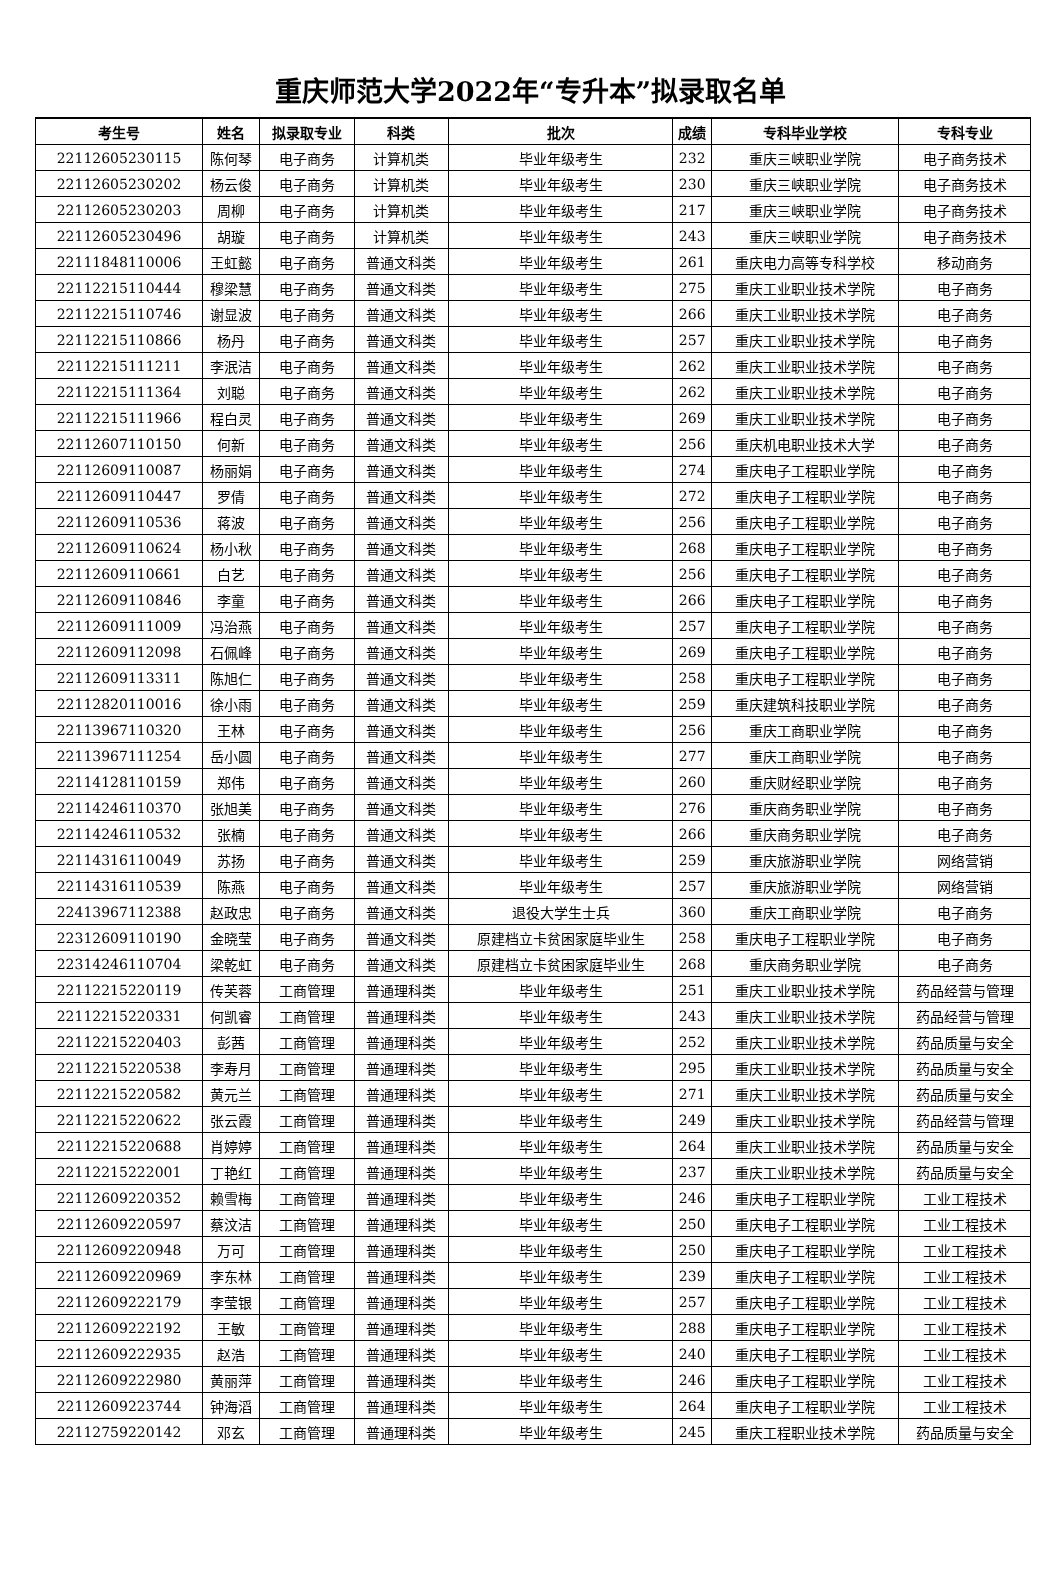重庆师范大学2022年“专升本”拟录取名单
| 考生号 | 姓名 | 拟录取专业 | 科类 | 批次 | 成绩 | 专科毕业学校 | 专科专业 |
| --- | --- | --- | --- | --- | --- | --- | --- |
| 22112605230115 | 陈何琴 | 电子商务 | 计算机类 | 毕业年级考生 | 232 | 重庆三峡职业学院 | 电子商务技术 |
| 22112605230202 | 杨云俊 | 电子商务 | 计算机类 | 毕业年级考生 | 230 | 重庆三峡职业学院 | 电子商务技术 |
| 22112605230203 | 周柳 | 电子商务 | 计算机类 | 毕业年级考生 | 217 | 重庆三峡职业学院 | 电子商务技术 |
| 22112605230496 | 胡璇 | 电子商务 | 计算机类 | 毕业年级考生 | 243 | 重庆三峡职业学院 | 电子商务技术 |
| 22111848110006 | 王虹懿 | 电子商务 | 普通文科类 | 毕业年级考生 | 261 | 重庆电力高等专科学校 | 移动商务 |
| 22112215110444 | 穆梁慧 | 电子商务 | 普通文科类 | 毕业年级考生 | 275 | 重庆工业职业技术学院 | 电子商务 |
| 22112215110746 | 谢显波 | 电子商务 | 普通文科类 | 毕业年级考生 | 266 | 重庆工业职业技术学院 | 电子商务 |
| 22112215110866 | 杨丹 | 电子商务 | 普通文科类 | 毕业年级考生 | 257 | 重庆工业职业技术学院 | 电子商务 |
| 22112215111211 | 李泯洁 | 电子商务 | 普通文科类 | 毕业年级考生 | 262 | 重庆工业职业技术学院 | 电子商务 |
| 22112215111364 | 刘聪 | 电子商务 | 普通文科类 | 毕业年级考生 | 262 | 重庆工业职业技术学院 | 电子商务 |
| 22112215111966 | 程白灵 | 电子商务 | 普通文科类 | 毕业年级考生 | 269 | 重庆工业职业技术学院 | 电子商务 |
| 22112607110150 | 何新 | 电子商务 | 普通文科类 | 毕业年级考生 | 256 | 重庆机电职业技术大学 | 电子商务 |
| 22112609110087 | 杨丽娟 | 电子商务 | 普通文科类 | 毕业年级考生 | 274 | 重庆电子工程职业学院 | 电子商务 |
| 22112609110447 | 罗倩 | 电子商务 | 普通文科类 | 毕业年级考生 | 272 | 重庆电子工程职业学院 | 电子商务 |
| 22112609110536 | 蒋波 | 电子商务 | 普通文科类 | 毕业年级考生 | 256 | 重庆电子工程职业学院 | 电子商务 |
| 22112609110624 | 杨小秋 | 电子商务 | 普通文科类 | 毕业年级考生 | 268 | 重庆电子工程职业学院 | 电子商务 |
| 22112609110661 | 白艺 | 电子商务 | 普通文科类 | 毕业年级考生 | 256 | 重庆电子工程职业学院 | 电子商务 |
| 22112609110846 | 李童 | 电子商务 | 普通文科类 | 毕业年级考生 | 266 | 重庆电子工程职业学院 | 电子商务 |
| 22112609111009 | 冯治燕 | 电子商务 | 普通文科类 | 毕业年级考生 | 257 | 重庆电子工程职业学院 | 电子商务 |
| 22112609112098 | 石佩峰 | 电子商务 | 普通文科类 | 毕业年级考生 | 269 | 重庆电子工程职业学院 | 电子商务 |
| 22112609113311 | 陈旭仁 | 电子商务 | 普通文科类 | 毕业年级考生 | 258 | 重庆电子工程职业学院 | 电子商务 |
| 22112820110016 | 徐小雨 | 电子商务 | 普通文科类 | 毕业年级考生 | 259 | 重庆建筑科技职业学院 | 电子商务 |
| 22113967110320 | 王林 | 电子商务 | 普通文科类 | 毕业年级考生 | 256 | 重庆工商职业学院 | 电子商务 |
| 22113967111254 | 岳小圆 | 电子商务 | 普通文科类 | 毕业年级考生 | 277 | 重庆工商职业学院 | 电子商务 |
| 22114128110159 | 郑伟 | 电子商务 | 普通文科类 | 毕业年级考生 | 260 | 重庆财经职业学院 | 电子商务 |
| 22114246110370 | 张旭美 | 电子商务 | 普通文科类 | 毕业年级考生 | 276 | 重庆商务职业学院 | 电子商务 |
| 22114246110532 | 张楠 | 电子商务 | 普通文科类 | 毕业年级考生 | 266 | 重庆商务职业学院 | 电子商务 |
| 22114316110049 | 苏扬 | 电子商务 | 普通文科类 | 毕业年级考生 | 259 | 重庆旅游职业学院 | 网络营销 |
| 22114316110539 | 陈燕 | 电子商务 | 普通文科类 | 毕业年级考生 | 257 | 重庆旅游职业学院 | 网络营销 |
| 22413967112388 | 赵政忠 | 电子商务 | 普通文科类 | 退役大学生士兵 | 360 | 重庆工商职业学院 | 电子商务 |
| 22312609110190 | 金晓莹 | 电子商务 | 普通文科类 | 原建档立卡贫困家庭毕业生 | 258 | 重庆电子工程职业学院 | 电子商务 |
| 22314246110704 | 梁乾虹 | 电子商务 | 普通文科类 | 原建档立卡贫困家庭毕业生 | 268 | 重庆商务职业学院 | 电子商务 |
| 22112215220119 | 传芙蓉 | 工商管理 | 普通理科类 | 毕业年级考生 | 251 | 重庆工业职业技术学院 | 药品经营与管理 |
| 22112215220331 | 何凯睿 | 工商管理 | 普通理科类 | 毕业年级考生 | 243 | 重庆工业职业技术学院 | 药品经营与管理 |
| 22112215220403 | 彭茜 | 工商管理 | 普通理科类 | 毕业年级考生 | 252 | 重庆工业职业技术学院 | 药品质量与安全 |
| 22112215220538 | 李寿月 | 工商管理 | 普通理科类 | 毕业年级考生 | 295 | 重庆工业职业技术学院 | 药品质量与安全 |
| 22112215220582 | 黄元兰 | 工商管理 | 普通理科类 | 毕业年级考生 | 271 | 重庆工业职业技术学院 | 药品质量与安全 |
| 22112215220622 | 张云霞 | 工商管理 | 普通理科类 | 毕业年级考生 | 249 | 重庆工业职业技术学院 | 药品经营与管理 |
| 22112215220688 | 肖婷婷 | 工商管理 | 普通理科类 | 毕业年级考生 | 264 | 重庆工业职业技术学院 | 药品质量与安全 |
| 22112215222001 | 丁艳红 | 工商管理 | 普通理科类 | 毕业年级考生 | 237 | 重庆工业职业技术学院 | 药品质量与安全 |
| 22112609220352 | 赖雪梅 | 工商管理 | 普通理科类 | 毕业年级考生 | 246 | 重庆电子工程职业学院 | 工业工程技术 |
| 22112609220597 | 蔡汶洁 | 工商管理 | 普通理科类 | 毕业年级考生 | 250 | 重庆电子工程职业学院 | 工业工程技术 |
| 22112609220948 | 万可 | 工商管理 | 普通理科类 | 毕业年级考生 | 250 | 重庆电子工程职业学院 | 工业工程技术 |
| 22112609220969 | 李东林 | 工商管理 | 普通理科类 | 毕业年级考生 | 239 | 重庆电子工程职业学院 | 工业工程技术 |
| 22112609222179 | 李莹银 | 工商管理 | 普通理科类 | 毕业年级考生 | 257 | 重庆电子工程职业学院 | 工业工程技术 |
| 22112609222192 | 王敏 | 工商管理 | 普通理科类 | 毕业年级考生 | 288 | 重庆电子工程职业学院 | 工业工程技术 |
| 22112609222935 | 赵浩 | 工商管理 | 普通理科类 | 毕业年级考生 | 240 | 重庆电子工程职业学院 | 工业工程技术 |
| 22112609222980 | 黄丽萍 | 工商管理 | 普通理科类 | 毕业年级考生 | 246 | 重庆电子工程职业学院 | 工业工程技术 |
| 22112609223744 | 钟海滔 | 工商管理 | 普通理科类 | 毕业年级考生 | 264 | 重庆电子工程职业学院 | 工业工程技术 |
| 22112759220142 | 邓玄 | 工商管理 | 普通理科类 | 毕业年级考生 | 245 | 重庆工程职业技术学院 | 药品质量与安全 |